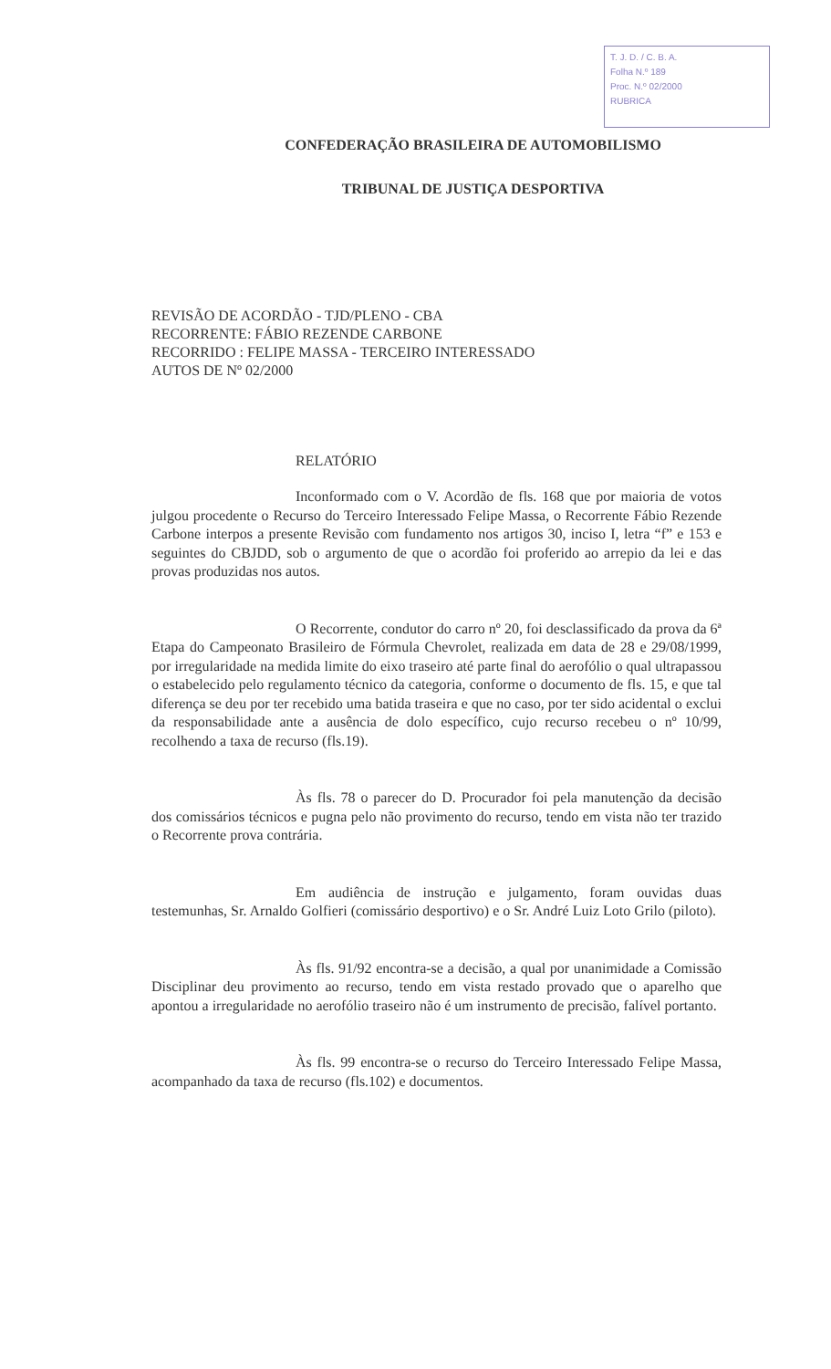T. J. D. / C. B. A.
Folha N.º 189
Proc. N.º 02/2000
RUBRICA
CONFEDERAÇÃO BRASILEIRA DE AUTOMOBILISMO
TRIBUNAL DE JUSTIÇA DESPORTIVA
REVISÃO DE ACORDÃO - TJD/PLENO - CBA
RECORRENTE: FÁBIO REZENDE CARBONE
RECORRIDO : FELIPE MASSA - TERCEIRO INTERESSADO
AUTOS DE Nº 02/2000
RELATÓRIO
Inconformado com o V. Acordão de fls. 168 que por maioria de votos julgou procedente o Recurso do Terceiro Interessado Felipe Massa, o Recorrente Fábio Rezende Carbone interpos a presente Revisão com fundamento nos artigos 30, inciso I, letra “f” e 153 e seguintes do CBJDD, sob o argumento de que o acordão foi proferido ao arrepio da lei e das provas produzidas nos autos.
O Recorrente, condutor do carro nº 20, foi desclassificado da prova da 6ª Etapa do Campeonato Brasileiro de Fórmula Chevrolet, realizada em data de 28 e 29/08/1999, por irregularidade na medida limite do eixo traseiro até parte final do aerofólio o qual ultrapassou o estabelecido pelo regulamento técnico da categoria, conforme o documento de fls. 15, e que tal diferença se deu por ter recebido uma batida traseira e que no caso, por ter sido acidental o exclui da responsabilidade ante a ausência de dolo específico, cujo recurso recebeu o nº 10/99, recolhendo a taxa de recurso (fls.19).
Às fls. 78 o parecer do D. Procurador foi pela manutenção da decisão dos comissários técnicos e pugna pelo não provimento do recurso, tendo em vista não ter trazido o Recorrente prova contrária.
Em audiência de instrução e julgamento, foram ouvidas duas testemunhas, Sr. Arnaldo Golfieri (comissário desportivo) e o Sr. André Luiz Loto Grilo (piloto).
Às fls. 91/92 encontra-se a decisão, a qual por unanimidade a Comissão Disciplinar deu provimento ao recurso, tendo em vista restado provado que o aparelho que apontou a irregularidade no aerofólio traseiro não é um instrumento de precisão, falível portanto.
Às fls. 99 encontra-se o recurso do Terceiro Interessado Felipe Massa, acompanhado da taxa de recurso (fls.102) e documentos.